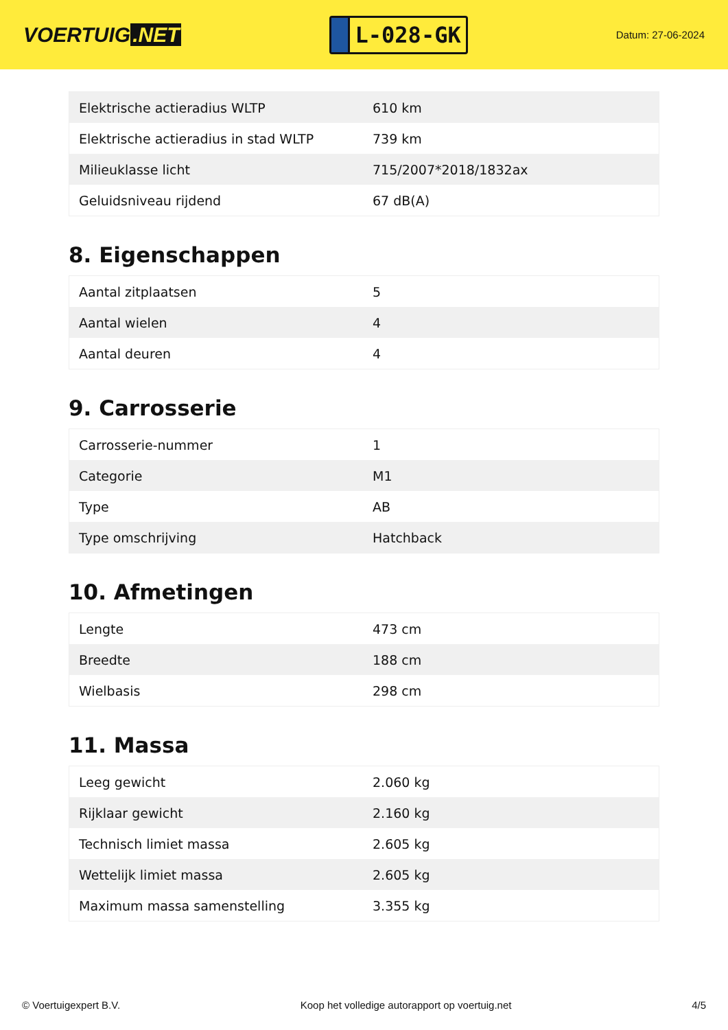VOERTUIG.NET
L-028-GK
Datum: 27-06-2024
| Elektrische actieradius WLTP | 610 km |
| Elektrische actieradius in stad WLTP | 739 km |
| Milieuklasse licht | 715/2007*2018/1832ax |
| Geluidsniveau rijdend | 67 dB(A) |
8. Eigenschappen
| Aantal zitplaatsen | 5 |
| Aantal wielen | 4 |
| Aantal deuren | 4 |
9. Carrosserie
| Carrosserie-nummer | 1 |
| Categorie | M1 |
| Type | AB |
| Type omschrijving | Hatchback |
10. Afmetingen
| Lengte | 473 cm |
| Breedte | 188 cm |
| Wielbasis | 298 cm |
11. Massa
| Leeg gewicht | 2.060 kg |
| Rijklaar gewicht | 2.160 kg |
| Technisch limiet massa | 2.605 kg |
| Wettelijk limiet massa | 2.605 kg |
| Maximum massa samenstelling | 3.355 kg |
© Voertuigexpert B.V. Koop het volledige autorapport op voertuig.net 4/5